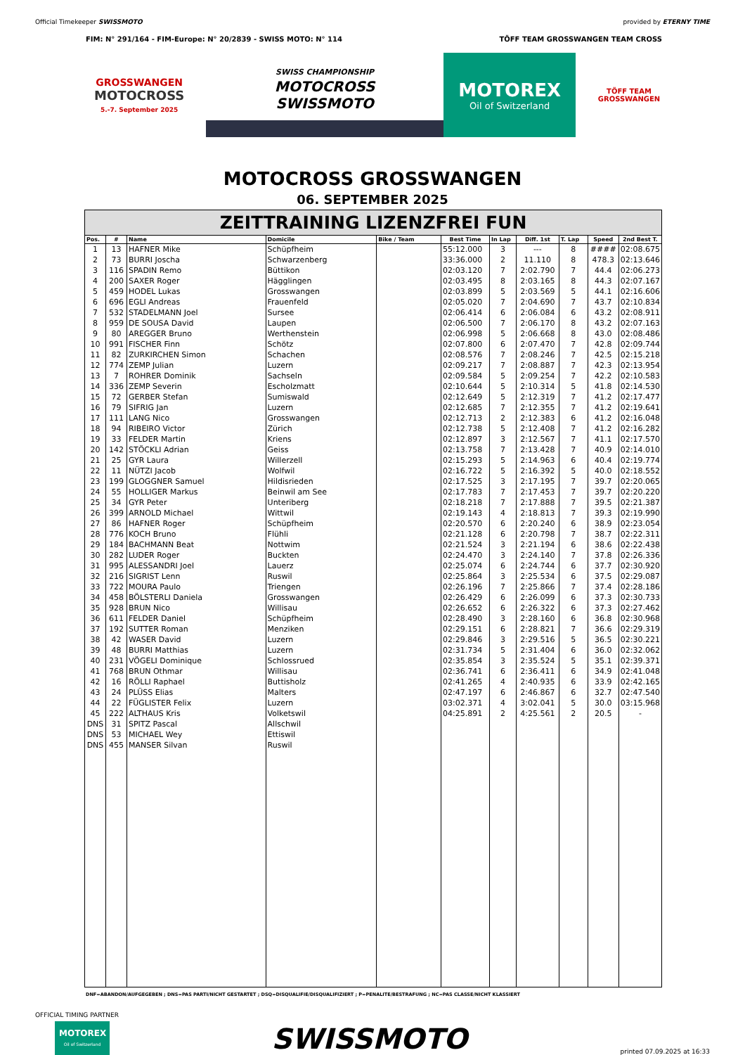Official Timekeeper SWISSMOTO provided by ETERNY TIME
FIM: N° 291/164 - FIM-Europe: N° 20/2839 - SWISS MOTO: N° 114
TÖFF TEAM GROSSWANGEN TEAM CROSS
GROSSWANGEN
MOTOCROSS
5.-7. September 2025
SWISS CHAMPIONSHIP
MOTOCROSS
SWISSMOTO
MOTOREX
Oil of Switzerland
TÖFF TEAM
GROSSWANGEN
MOTOCROSS GROSSWANGEN
06. SEPTEMBER 2025
| ZEITTRAINING LIZENZFREI FUN | | | | | | | | | | |
| Pos. | # | Name | Domicile | Bike / Team | Best Time | In Lap | Diff. 1st | T. Lap | Speed | 2nd Best T. |
| 1 | 13 | HAFNER Mike | Schüpfheim | | 55:12.000 | 3 | --- | 8 | #### | 02:08.675 |
| 2 | 73 | BURRI Joscha | Schwarzenberg | | 33:36.000 | 2 | 11.110 | 8 | 478.3 | 02:13.646 |
| 3 | 116 | SPADIN Remo | Büttikon | | 02:03.120 | 7 | 2:02.790 | 7 | 44.4 | 02:06.273 |
| 4 | 200 | SAXER Roger | Hägglingen | | 02:03.495 | 8 | 2:03.165 | 8 | 44.3 | 02:07.167 |
| 5 | 459 | HODEL Lukas | Grosswangen | | 02:03.899 | 5 | 2:03.569 | 5 | 44.1 | 02:16.606 |
| 6 | 696 | EGLI Andreas | Frauenfeld | | 02:05.020 | 7 | 2:04.690 | 7 | 43.7 | 02:10.834 |
| 7 | 532 | STADELMANN Joel | Sursee | | 02:06.414 | 6 | 2:06.084 | 6 | 43.2 | 02:08.911 |
| 8 | 959 | DE SOUSA David | Laupen | | 02:06.500 | 7 | 2:06.170 | 8 | 43.2 | 02:07.163 |
| 9 | 80 | AREGGER Bruno | Werthenstein | | 02:06.998 | 5 | 2:06.668 | 8 | 43.0 | 02:08.486 |
| 10 | 991 | FISCHER Finn | Schötz | | 02:07.800 | 6 | 2:07.470 | 7 | 42.8 | 02:09.744 |
| 11 | 82 | ZURKIRCHEN Simon | Schachen | | 02:08.576 | 7 | 2:08.246 | 7 | 42.5 | 02:15.218 |
| 12 | 774 | ZEMP Julian | Luzern | | 02:09.217 | 7 | 2:08.887 | 7 | 42.3 | 02:13.954 |
| 13 | 7 | ROHRER Dominik | Sachseln | | 02:09.584 | 5 | 2:09.254 | 7 | 42.2 | 02:10.583 |
| 14 | 336 | ZEMP Severin | Escholzmatt | | 02:10.644 | 5 | 2:10.314 | 5 | 41.8 | 02:14.530 |
| 15 | 72 | GERBER Stefan | Sumiswald | | 02:12.649 | 5 | 2:12.319 | 7 | 41.2 | 02:17.477 |
| 16 | 79 | SIFRIG Jan | Luzern | | 02:12.685 | 7 | 2:12.355 | 7 | 41.2 | 02:19.641 |
| 17 | 111 | LANG Nico | Grosswangen | | 02:12.713 | 2 | 2:12.383 | 6 | 41.2 | 02:16.048 |
| 18 | 94 | RIBEIRO Victor | Zürich | | 02:12.738 | 5 | 2:12.408 | 7 | 41.2 | 02:16.282 |
| 19 | 33 | FELDER Martin | Kriens | | 02:12.897 | 3 | 2:12.567 | 7 | 41.1 | 02:17.570 |
| 20 | 142 | STÖCKLI Adrian | Geiss | | 02:13.758 | 7 | 2:13.428 | 7 | 40.9 | 02:14.010 |
| 21 | 25 | GYR Laura | Willerzell | | 02:15.293 | 5 | 2:14.963 | 6 | 40.4 | 02:19.774 |
| 22 | 11 | NÜTZI Jacob | Wolfwil | | 02:16.722 | 5 | 2:16.392 | 5 | 40.0 | 02:18.552 |
| 23 | 199 | GLOGGNER Samuel | Hildisrieden | | 02:17.525 | 3 | 2:17.195 | 7 | 39.7 | 02:20.065 |
| 24 | 55 | HOLLIGER Markus | Beinwil am See | | 02:17.783 | 7 | 2:17.453 | 7 | 39.7 | 02:20.220 |
| 25 | 34 | GYR Peter | Unteriberg | | 02:18.218 | 7 | 2:17.888 | 7 | 39.5 | 02:21.387 |
| 26 | 399 | ARNOLD Michael | Wittwil | | 02:19.143 | 4 | 2:18.813 | 7 | 39.3 | 02:19.990 |
| 27 | 86 | HAFNER Roger | Schüpfheim | | 02:20.570 | 6 | 2:20.240 | 6 | 38.9 | 02:23.054 |
| 28 | 776 | KOCH Bruno | Flühli | | 02:21.128 | 6 | 2:20.798 | 7 | 38.7 | 02:22.311 |
| 29 | 184 | BACHMANN Beat | Nottwim | | 02:21.524 | 3 | 2:21.194 | 6 | 38.6 | 02:22.438 |
| 30 | 282 | LUDER Roger | Buckten | | 02:24.470 | 3 | 2:24.140 | 7 | 37.8 | 02:26.336 |
| 31 | 995 | ALESSANDRI Joel | Lauerz | | 02:25.074 | 6 | 2:24.744 | 6 | 37.7 | 02:30.920 |
| 32 | 216 | SIGRIST Lenn | Ruswil | | 02:25.864 | 3 | 2:25.534 | 6 | 37.5 | 02:29.087 |
| 33 | 722 | MOURA Paulo | Triengen | | 02:26.196 | 7 | 2:25.866 | 7 | 37.4 | 02:28.186 |
| 34 | 458 | BÖLSTERLI Daniela | Grosswangen | | 02:26.429 | 6 | 2:26.099 | 6 | 37.3 | 02:30.733 |
| 35 | 928 | BRUN Nico | Willisau | | 02:26.652 | 6 | 2:26.322 | 6 | 37.3 | 02:27.462 |
| 36 | 611 | FELDER Daniel | Schüpfheim | | 02:28.490 | 3 | 2:28.160 | 6 | 36.8 | 02:30.968 |
| 37 | 192 | SUTTER Roman | Menziken | | 02:29.151 | 6 | 2:28.821 | 7 | 36.6 | 02:29.319 |
| 38 | 42 | WASER David | Luzern | | 02:29.846 | 3 | 2:29.516 | 5 | 36.5 | 02:30.221 |
| 39 | 48 | BURRI Matthias | Luzern | | 02:31.734 | 5 | 2:31.404 | 6 | 36.0 | 02:32.062 |
| 40 | 231 | VÖGELI Dominique | Schlossrued | | 02:35.854 | 3 | 2:35.524 | 5 | 35.1 | 02:39.371 |
| 41 | 768 | BRUN Othmar | Willisau | | 02:36.741 | 6 | 2:36.411 | 6 | 34.9 | 02:41.048 |
| 42 | 16 | RÖLLI Raphael | Buttisholz | | 02:41.265 | 4 | 2:40.935 | 6 | 33.9 | 02:42.165 |
| 43 | 24 | PLÜSS Elias | Malters | | 02:47.197 | 6 | 2:46.867 | 6 | 32.7 | 02:47.540 |
| 44 | 22 | FÜGLISTER Felix | Luzern | | 03:02.371 | 4 | 3:02.041 | 5 | 30.0 | 03:15.968 |
| 45 | 222 | ALTHAUS Kris | Volketswil | | 04:25.891 | 2 | 4:25.561 | 2 | 20.5 | - |
| DNS | 31 | SPITZ Pascal | Allschwil | | | | | | | |
| DNS | 53 | MICHAEL Wey | Ettiswil | | | | | | | |
| DNS | 455 | MANSER Silvan | Ruswil | | | | | | | |
DNF=ABANDON/AUFGEGEBEN ; DNS=PAS PARTI/NICHT GESTARTET ; DSQ=DISQUALIFIE/DISQUALIFIZIERT ; P=PENALITE/BESTRAFUNG ; NC=PAS CLASSE/NICHT KLASSIERT
OFFICIAL TIMING PARTNER
MOTOREX
Oil of Switzerland
SWISSMOTO
printed 07.09.2025 at 16:33